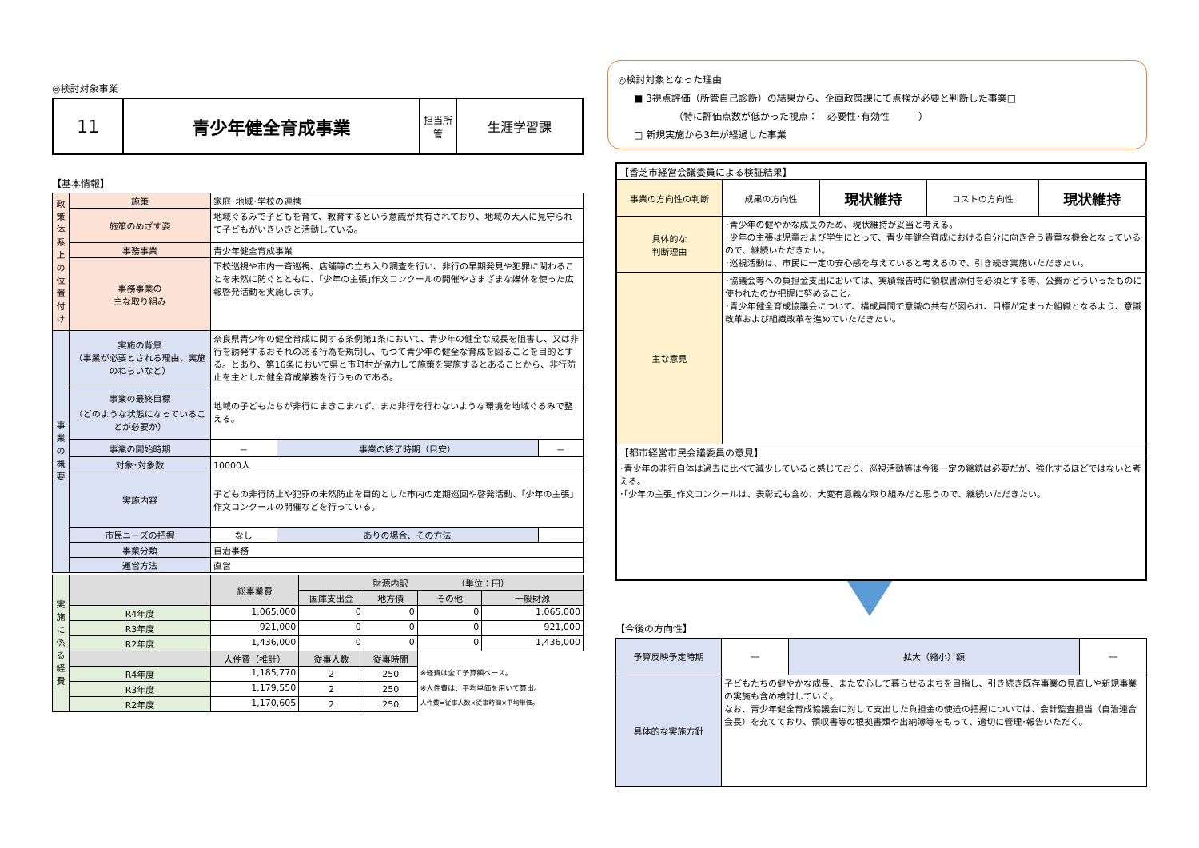◎検討対象事業
| 11 | 青少年健全育成事業 | 担当所管 | 生涯学習課 |
【基本情報】
| 政策体系上の位置付け | 施策 | 家庭･地域･学校の連携 | | |
| | 施策のめざす姿 | 地域ぐるみで子どもを育て、教育するという意識が共有されており、地域の大人に見守られて子どもがいきいきと活動している。 | | |
| | 事務事業 | 青少年健全育成事業 | | |
| | 事務事業の 主な取り組み | 下校巡視や市内一斉巡視、店舗等の立ち入り調査を行い、非行の早期発見や犯罪に関わることを未然に防ぐとともに、｢少年の主張｣作文コンクールの開催やさまざまな媒体を使った広報啓発活動を実施します。 | | |
| 事業の概要 | 実施の背景 （事業が必要とされる理由、実施のねらいなど） | 奈良県青少年の健全育成に関する条例第1条において、青少年の健全な成長を阻害し、又は非行を誘発するおそれのある行為を規制し、もつて青少年の健全な育成を図ることを目的とする。とあり、第16条において県と市町村が協力して施策を実施するとあることから、非行防止を主とした健全育成業務を行うものである。 | | |
| | 事業の最終目標 （どのような状態になっていることが必要か） | 地域の子どもたちが非行にまきこまれず、また非行を行わないような環境を地域ぐるみで整える。 | | |
| | 事業の開始時期 | － | 事業の終了時期（目安） | － |
| | 対象･対象数 | 10000人 | | |
| | 実施内容 | 子どもの非行防止や犯罪の未然防止を目的とした市内の定期巡回や啓発活動、｢少年の主張｣作文コンクールの開催などを行っている。 | | |
| | 市民ニーズの把握 | なし | ありの場合、その方法 | |
| | 事業分類 | 自治事務 | | |
| | 運営方法 | 直営 | | |
| 実施に係る経費 | | 総事業費 | 財源内訳 （単位：円） | | | |
| | | | 国庫支出金 | 地方債 | その他 | 一般財源 |
| | R4年度 | 1,065,000 | 0 | 0 | 0 | 1,065,000 |
| | R3年度 | 921,000 | 0 | 0 | 0 | 921,000 |
| | R2年度 | 1,436,000 | 0 | 0 | 0 | 1,436,000 |
| | | 人件費（推計） | 従事人数 | 従事時間 | | |
| | R4年度 | 1,185,770 | 2 | 250 | ※経費は全て予算額ベース。 | |
| | R3年度 | 1,179,550 | 2 | 250 | ※人件費は、平均単価を用いて算出。 | |
| | R2年度 | 1,170,605 | 2 | 250 | 人件費=従事人数×従事時間×平均単価。 | |
◎検討対象となった理由
■ 3視点評価（所管自己診断）の結果から、企画政策課にて点検が必要と判断した事業□
（特に評価点数が低かった視点：　必要性･有効性　　　）
□ 新規実施から3年が経過した事業
| 【香芝市経営会議委員による検証結果】 | | | | |
| 事業の方向性の判断 | 成果の方向性 | 現状維持 | コストの方向性 | 現状維持 |
| 具体的な 判断理由 | ･青少年の健やかな成長のため、現状維持が妥当と考える。 ･少年の主張は児童および学生にとって、青少年健全育成における自分に向き合う貴重な機会となっているので、継続いただきたい。 ･巡視活動は、市民に一定の安心感を与えていると考えるので、引き続き実施いただきたい。 | | | |
| 主な意見 | ･協議会等への負担金支出においては、実績報告時に領収書添付を必須とする等、公費がどういったものに使われたのか把握に努めること。 ･青少年健全育成協議会について、構成員間で意識の共有が図られ、目標が定まった組織となるよう、意識改革および組織改革を進めていただきたい。 | | | |
| 【都市経営市民会議委員の意見】 | | | | |
| ･青少年の非行自体は過去に比べて減少していると感じており、巡視活動等は今後一定の継続は必要だが、強化するほどではないと考える。 ･｢少年の主張｣作文コンクールは、表彰式も含め、大変有意義な取り組みだと思うので、継続いただきたい。 | | | | |
【今後の方向性】
| 予算反映予定時期 | ― | 拡大（縮小）額 | ― |
| 具体的な実施方針 | 子どもたちの健やかな成長、また安心して暮らせるまちを目指し、引き続き既存事業の見直しや新規事業の実施も含め検討していく。 なお、青少年健全育成協議会に対して支出した負担金の使途の把握については、会計監査担当（自治連合会長）を充てており、領収書等の根拠書類や出納簿等をもって、適切に管理･報告いただく。 | | |